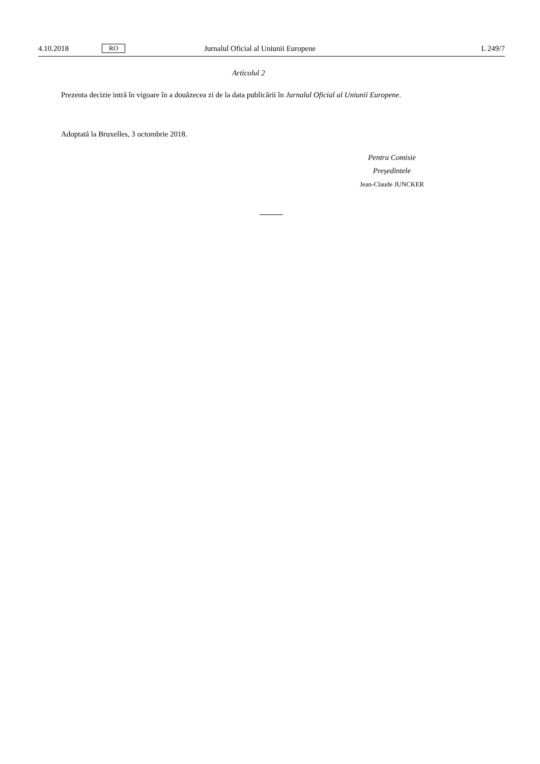4.10.2018 RO Jurnalul Oficial al Uniunii Europene L 249/7
Articolul 2
Prezenta decizie intră în vigoare în a douăzecea zi de la data publicării în Jurnalul Oficial al Uniunii Europene.
Adoptată la Bruxelles, 3 octombrie 2018.
Pentru Comisie
Președintele
Jean-Claude JUNCKER